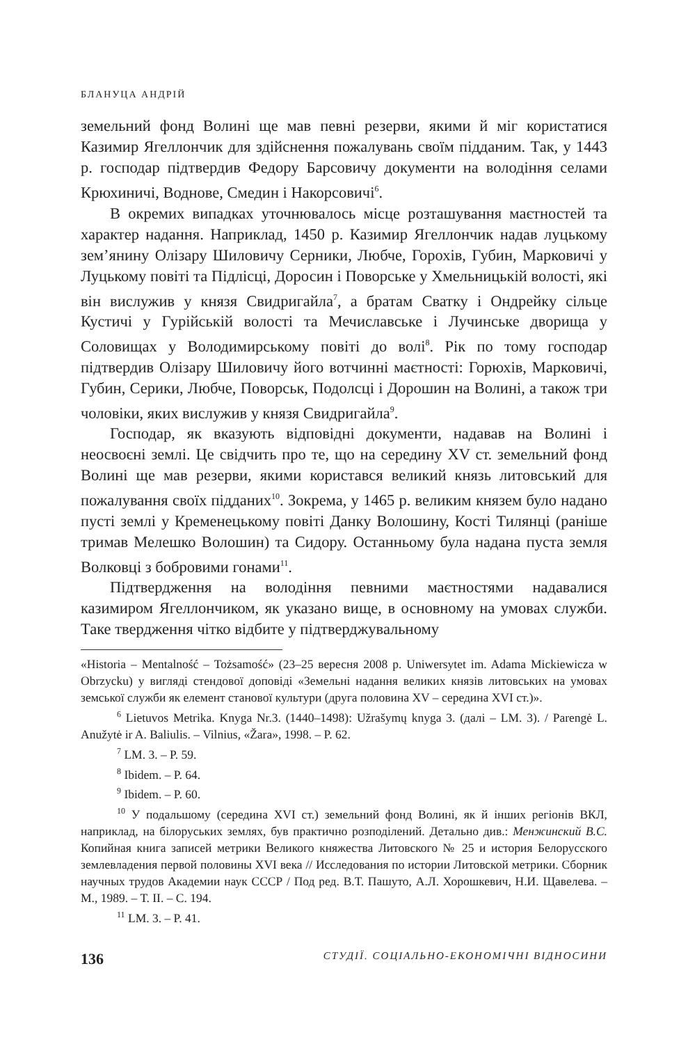БЛАНУЦА АНДРІЙ
земельний фонд Волині ще мав певні резерви, якими й міг користатися Казимир Ягеллончик для здійснення пожалувань своїм підданим. Так, у 1443 р. господар підтвердив Федору Барсовичу документи на володіння селами Крюхиничі, Воднове, Смедин і Накорсовичі<sup>6</sup>.
В окремих випадках уточнювалось місце розташування маєтностей та характер надання. Наприклад, 1450 р. Казимир Ягеллончик надав луцькому зем’янину Олізару Шиловичу Серники, Любче, Горохів, Губин, Марковичі у Луцькому повіті та Підлісці, Доросин і Поворське у Хмельницькій волості, які він вислужив у князя Свидригайла<sup>7</sup>, а братам Сватку і Ондрейку сільце Кустичі у Гурійській волості та Мечиславське і Лучинське дворища у Соловищах у Володимирському повіті до волі<sup>8</sup>. Рік по тому господар підтвердив Олізару Шиловичу його вотчинні маєтності: Горюхів, Марковичі, Губин, Серики, Любче, Поворськ, Подолсці і Дорошин на Волині, а також три чоловіки, яких вислужив у князя Свидригайла<sup>9</sup>.
Господар, як вказують відповідні документи, надавав на Волині і неосвоєні землі. Це свідчить про те, що на середину XV ст. земельний фонд Волині ще мав резерви, якими користався великий князь литовський для пожалування своїх підданих<sup>10</sup>. Зокрема, у 1465 р. великим князем було надано пусті землі у Кременецькому повіті Данку Волошину, Кості Тилянці (раніше тримав Мелешко Волошин) та Сидору. Останньому була надана пуста земля Волковці з бобровими гонами<sup>11</sup>.
Підтвердження на володіння певними маєтностями надавалися казимиром Ягеллончиком, як указано вище, в основному на умовах служби. Таке твердження чітко відбите у підтверджувальному
«Historia – Mentalność – Tożsamość» (23–25 вересня 2008 р. Uniwersytet im. Adama Mickiewicza w Obrzycku) у вигляді стендової доповіді «Земельні надання великих князів литовських на умовах земської служби як елемент станової культури (друга половина XV – середина XVI ст.)».
<sup>6</sup> Lietuvos Metrika. Knyga Nr.3. (1440–1498): Užrašymų knyga 3. (далі – LM. 3). / Parengė L. Anužytė ir A. Baliulis. – Vilnius, «Žara», 1998. – P. 62.
<sup>7</sup> LM. 3. – P. 59.
<sup>8</sup> Ibidem. – P. 64.
<sup>9</sup> Ibidem. – P. 60.
<sup>10</sup> У подальшому (середина XVI ст.) земельний фонд Волині, як й інших регіонів ВКЛ, наприклад, на білоруських землях, був практично розподілений. Детально див.: Менжинский В.С. Копийная книга записей метрики Великого княжества Литовского № 25 и история Белорусского землевладения первой половины XVI века // Исследования по истории Литовской метрики. Сборник научных трудов Академии наук СССР / Под ред. В.Т. Пашуто, А.Л. Хорошкевич, Н.И. Щавелева. – М., 1989. – Т. II. – С. 194.
<sup>11</sup> LM. 3. – P. 41.
136 СТУДІЇ. СОЦІАЛЬНО-ЕКОНОМІЧНІ ВІДНОСИНИ